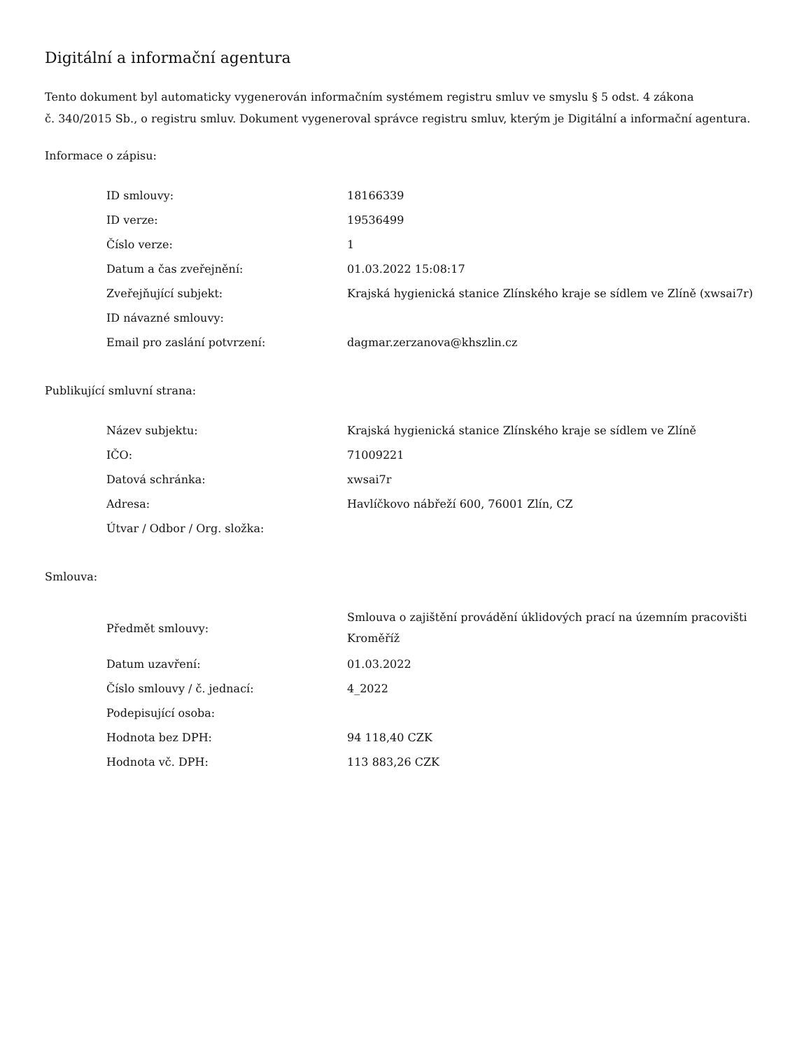Digitální a informační agentura
Tento dokument byl automaticky vygenerován informačním systémem registru smluv ve smyslu § 5 odst. 4 zákona
č. 340/2015 Sb., o registru smluv. Dokument vygeneroval správce registru smluv, kterým je Digitální a informační agentura.
Informace o zápisu:
| ID smlouvy: | 18166339 |
| ID verze: | 19536499 |
| Číslo verze: | 1 |
| Datum a čas zveřejnění: | 01.03.2022 15:08:17 |
| Zveřejňující subjekt: | Krajská hygienická stanice Zlínského kraje se sídlem ve Zlíně (xwsai7r) |
| ID návazné smlouvy: | |
| Email pro zaslání potvrzení: | dagmar.zerzanova@khszlin.cz |
Publikující smluvní strana:
| Název subjektu: | Krajská hygienická stanice Zlínského kraje se sídlem ve Zlíně |
| IČO: | 71009221 |
| Datová schránka: | xwsai7r |
| Adresa: | Havlíčkovo nábřeží 600, 76001 Zlín, CZ |
| Útvar / Odbor / Org. složka: | |
Smlouva:
| Předmět smlouvy: | Smlouva o zajištění provádění úklidových prací na územním pracovišti Kroměříž |
| Datum uzavření: | 01.03.2022 |
| Číslo smlouvy / č. jednací: | 4_2022 |
| Podepisující osoba: | |
| Hodnota bez DPH: | 94 118,40 CZK |
| Hodnota vč. DPH: | 113 883,26 CZK |